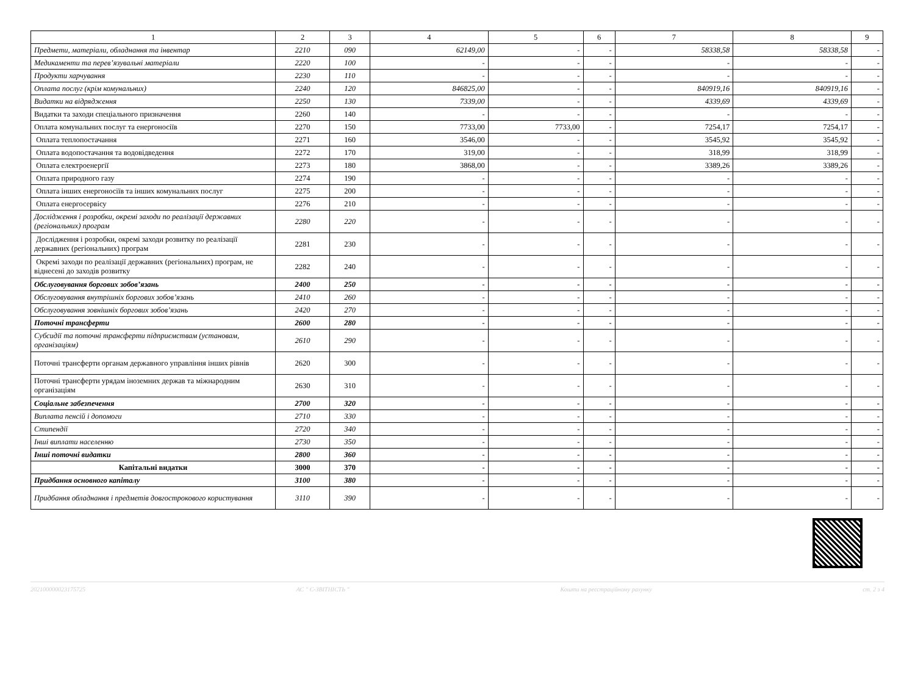| 1 | 2 | 3 | 4 | 5 | 6 | 7 | 8 | 9 |
| Предмети, матеріали, обладнання та інвентар | 2210 | 090 | 62149,00 | - | - | 58338,58 | 58338,58 | - |
| Медикаменти та перев’язувальні матеріали | 2220 | 100 | - | - | - | - | - | - |
| Продукти харчування | 2230 | 110 | - | - | - | - | - | - |
| Оплата послуг (крім комунальних) | 2240 | 120 | 846825,00 | - | - | 840919,16 | 840919,16 | - |
| Видатки на відрядження | 2250 | 130 | 7339,00 | - | - | 4339,69 | 4339,69 | - |
| Видатки та заходи спеціального призначення | 2260 | 140 | - | - | - | - | - | - |
| Оплата комунальних послуг та енергоносіїв | 2270 | 150 | 7733,00 | 7733,00 | - | 7254,17 | 7254,17 | - |
| Оплата теплопостачання | 2271 | 160 | 3546,00 | - | - | 3545,92 | 3545,92 | - |
| Оплата водопостачання та водовідведення | 2272 | 170 | 319,00 | - | - | 318,99 | 318,99 | - |
| Оплата електроенергії | 2273 | 180 | 3868,00 | - | - | 3389,26 | 3389,26 | - |
| Оплата природного газу | 2274 | 190 | - | - | - | - | - | - |
| Оплата інших енергоносіїв та інших комунальних послуг | 2275 | 200 | - | - | - | - | - | - |
| Оплата енергосервісу | 2276 | 210 | - | - | - | - | - | - |
| Дослідження і розробки, окремі заходи по реалізації державних (регіональних) програм | 2280 | 220 | - | - | - | - | - | - |
| Дослідження і розробки, окремі заходи розвитку по реалізації державних (регіональних) програм | 2281 | 230 | - | - | - | - | - | - |
| Окремі заходи по реалізації державних (регіональних) програм, не віднесені до заходів розвитку | 2282 | 240 | - | - | - | - | - | - |
| Обслуговування боргових зобов’язань | 2400 | 250 | - | - | - | - | - | - |
| Обслуговування внутрішніх боргових зобов’язань | 2410 | 260 | - | - | - | - | - | - |
| Обслуговування зовнішніх боргових зобов’язань | 2420 | 270 | - | - | - | - | - | - |
| Поточні трансферти | 2600 | 280 | - | - | - | - | - | - |
| Субсидії та поточні трансферти підприємствам (установам, організаціям) | 2610 | 290 | - | - | - | - | - | - |
| Поточні трансферти органам державного управління інших рівнів | 2620 | 300 | - | - | - | - | - | - |
| Поточні трансферти урядам іноземних держав та міжнародним організаціям | 2630 | 310 | - | - | - | - | - | - |
| Соціальне забезпечення | 2700 | 320 | - | - | - | - | - | - |
| Виплата пенсій і допомоги | 2710 | 330 | - | - | - | - | - | - |
| Стипендії | 2720 | 340 | - | - | - | - | - | - |
| Інші виплати населенню | 2730 | 350 | - | - | - | - | - | - |
| Інші поточні видатки | 2800 | 360 | - | - | - | - | - | - |
| Капітальні видатки | 3000 | 370 | - | - | - | - | - | - |
| Придбання основного капіталу | 3100 | 380 | - | - | - | - | - | - |
| Придбання обладнання і предметів довгострокового користування | 3110 | 390 | - | - | - | - | - | - |
202100000023175725 АС " Є-ЗВІТНІСТЬ " Кошти на реєстраційному рахунку ст. 2 з 4